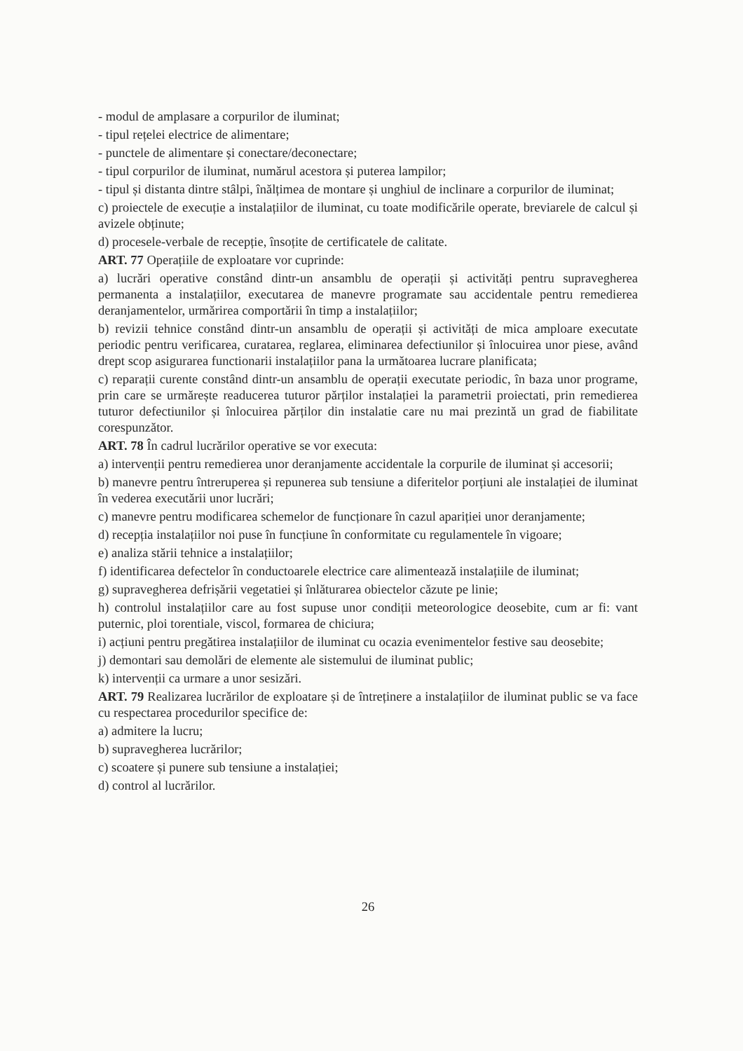- modul de amplasare a corpurilor de iluminat;
- tipul rețelei electrice de alimentare;
- punctele de alimentare și conectare/deconectare;
- tipul corpurilor de iluminat, numărul acestora și puterea lampilor;
- tipul și distanta dintre stâlpi, înălțimea de montare și unghiul de inclinare a corpurilor de iluminat;
c) proiectele de execuție a instalațiilor de iluminat, cu toate modificările operate, breviarele de calcul și avizele obținute;
d) procesele-verbale de recepție, însoțite de certificatele de calitate.
ART. 77 Operațiile de exploatare vor cuprinde:
a) lucrări operative constând dintr-un ansamblu de operații și activități pentru supravegherea permanenta a instalațiilor, executarea de manevre programate sau accidentale pentru remedierea deranjamentelor, urmărirea comportării în timp a instalațiilor;
b) revizii tehnice constând dintr-un ansamblu de operații și activități de mica amploare executate periodic pentru verificarea, curatarea, reglarea, eliminarea defectiunilor și înlocuirea unor piese, având drept scop asigurarea functionarii instalațiilor pana la următoarea lucrare planificata;
c) reparații curente constând dintr-un ansamblu de operații executate periodic, în baza unor programe, prin care se urmărește readucerea tuturor părților instalației la parametrii proiectati, prin remedierea tuturor defectiunilor și înlocuirea părților din instalatie care nu mai prezintă un grad de fiabilitate corespunzător.
ART. 78 În cadrul lucrărilor operative se vor executa:
a) intervenții pentru remedierea unor deranjamente accidentale la corpurile de iluminat și accesorii;
b) manevre pentru întreruperea și repunerea sub tensiune a diferitelor porțiuni ale instalației de iluminat în vederea executării unor lucrări;
c) manevre pentru modificarea schemelor de funcționare în cazul apariției unor deranjamente;
d) recepția instalațiilor noi puse în funcțiune în conformitate cu regulamentele în vigoare;
e) analiza stării tehnice a instalațiilor;
f) identificarea defectelor în conductoarele electrice care alimentează instalațiile de iluminat;
g) supravegherea defrișării vegetatiei și înlăturarea obiectelor căzute pe linie;
h) controlul instalațiilor care au fost supuse unor condiții meteorologice deosebite, cum ar fi: vant puternic, ploi torentiale, viscol, formarea de chiciura;
i) acțiuni pentru pregătirea instalațiilor de iluminat cu ocazia evenimentelor festive sau deosebite;
j) demontari sau demolări de elemente ale sistemului de iluminat public;
k) intervenții ca urmare a unor sesizări.
ART. 79 Realizarea lucrărilor de exploatare și de întreținere a instalațiilor de iluminat public se va face cu respectarea procedurilor specifice de:
a) admitere la lucru;
b) supravegherea lucrărilor;
c) scoatere și punere sub tensiune a instalației;
d) control al lucrărilor.
26